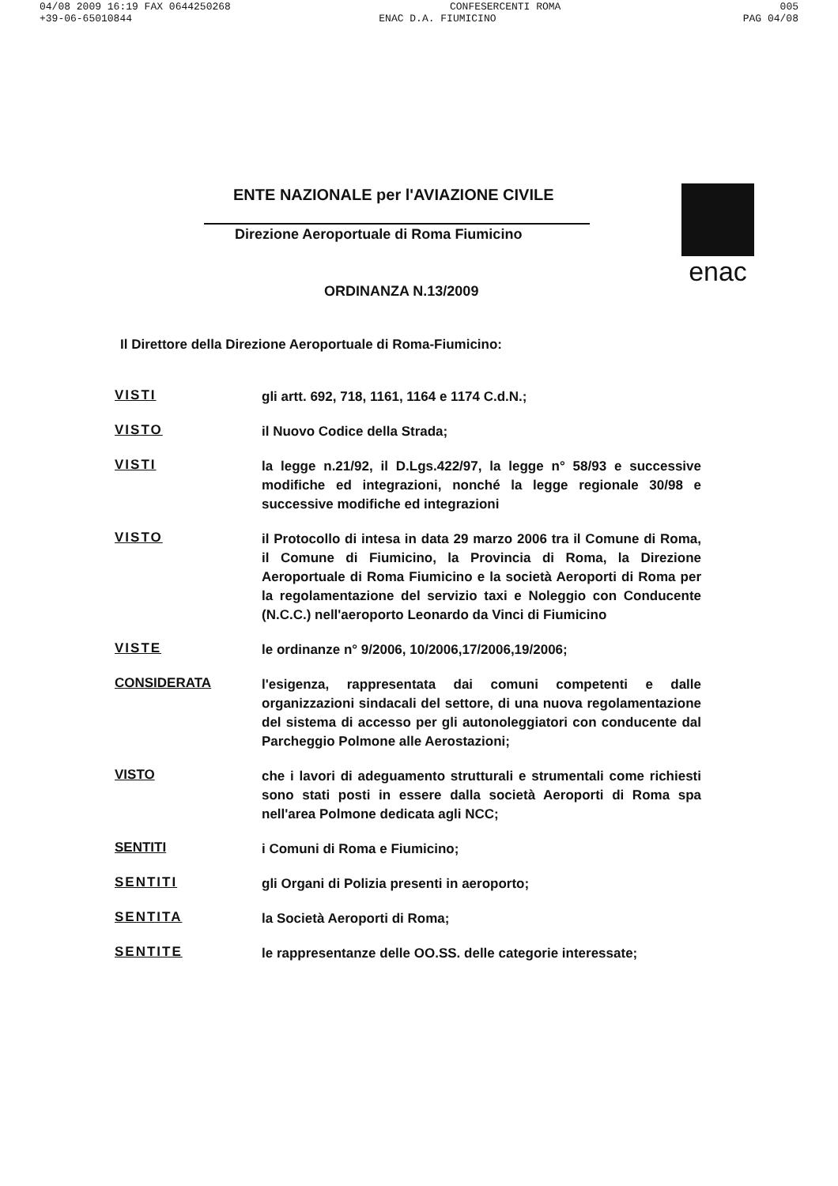04/08 2009 16:19 FAX 0644250268 CONFESERCENTI ROMA 005
+39-06-65010844 ENAC D.A. FIUMICINO PAG 04/08
ENTE NAZIONALE per l'AVIAZIONE CIVILE
Direzione Aeroportuale di Roma Fiumicino
ORDINANZA N.13/2009
enac
Il Direttore della Direzione Aeroportuale di Roma-Fiumicino:
VISTI
gli artt. 692, 718, 1161, 1164 e 1174 C.d.N.;
VISTO
il Nuovo Codice della Strada;
VISTI
la legge n.21/92, il D.Lgs.422/97, la legge n° 58/93 e successive modifiche ed integrazioni, nonché la legge regionale 30/98 e successive modifiche ed integrazioni
VISTO
il Protocollo di intesa in data 29 marzo 2006 tra il Comune di Roma, il Comune di Fiumicino, la Provincia di Roma, la Direzione Aeroportuale di Roma Fiumicino e la società Aeroporti di Roma per la regolamentazione del servizio taxi e Noleggio con Conducente (N.C.C.) nell'aeroporto Leonardo da Vinci di Fiumicino
VISTE
le ordinanze n° 9/2006, 10/2006,17/2006,19/2006;
CONSIDERATA
l'esigenza, rappresentata dai comuni competenti e dalle organizzazioni sindacali del settore, di una nuova regolamentazione del sistema di accesso per gli autonoleggiatori con conducente dal Parcheggio Polmone alle Aerostazioni;
VISTO
che i lavori di adeguamento strutturali e strumentali come richiesti sono stati posti in essere dalla società Aeroporti di Roma spa nell'area Polmone dedicata agli NCC;
SENTITI
i Comuni di Roma e Fiumicino;
SENTITI
gli Organi di Polizia presenti in aeroporto;
SENTITA
la Società Aeroporti di Roma;
SENTITE
le rappresentanze delle OO.SS. delle categorie interessate;